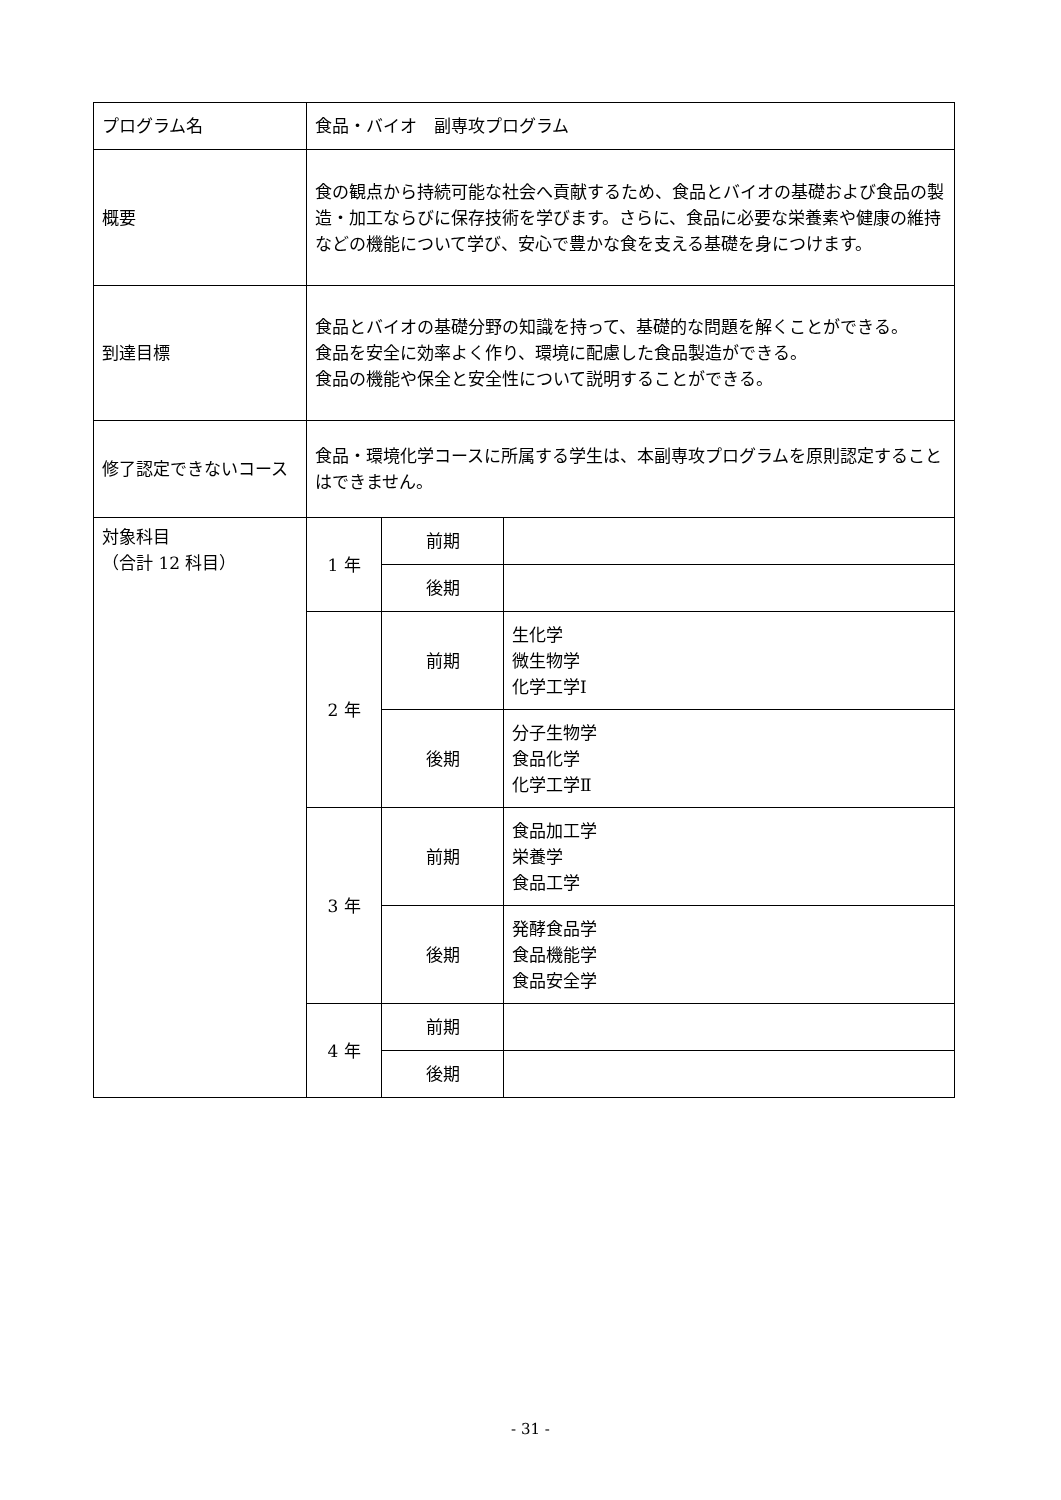| プログラム名 | 食品・バイオ 副専攻プログラム | | |
| 概要 | 食の観点から持続可能な社会へ貢献するため、食品とバイオの基礎および食品の製造・加工ならびに保存技術を学びます。さらに、食品に必要な栄養素や健康の維持などの機能について学び、安心で豊かな食を支える基礎を身につけます。 | | |
| 到達目標 | 食品とバイオの基礎分野の知識を持って、基礎的な問題を解くことができる。 食品を安全に効率よく作り、環境に配慮した食品製造ができる。 食品の機能や保全と安全性について説明することができる。 | | |
| 修了認定できないコース | 食品・環境化学コースに所属する学生は、本副専攻プログラムを原則認定することはできません。 | | |
| 対象科目 （合計 12 科目） | 1 年 | 前期 | |
| | | 後期 | |
| | 2 年 | 前期 | 生化学 微生物学 化学工学Ⅰ |
| | | 後期 | 分子生物学 食品化学 化学工学Ⅱ |
| | 3 年 | 前期 | 食品加工学 栄養学 食品工学 |
| | | 後期 | 発酵食品学 食品機能学 食品安全学 |
| | 4 年 | 前期 | |
| | | 後期 | |
- 31 -